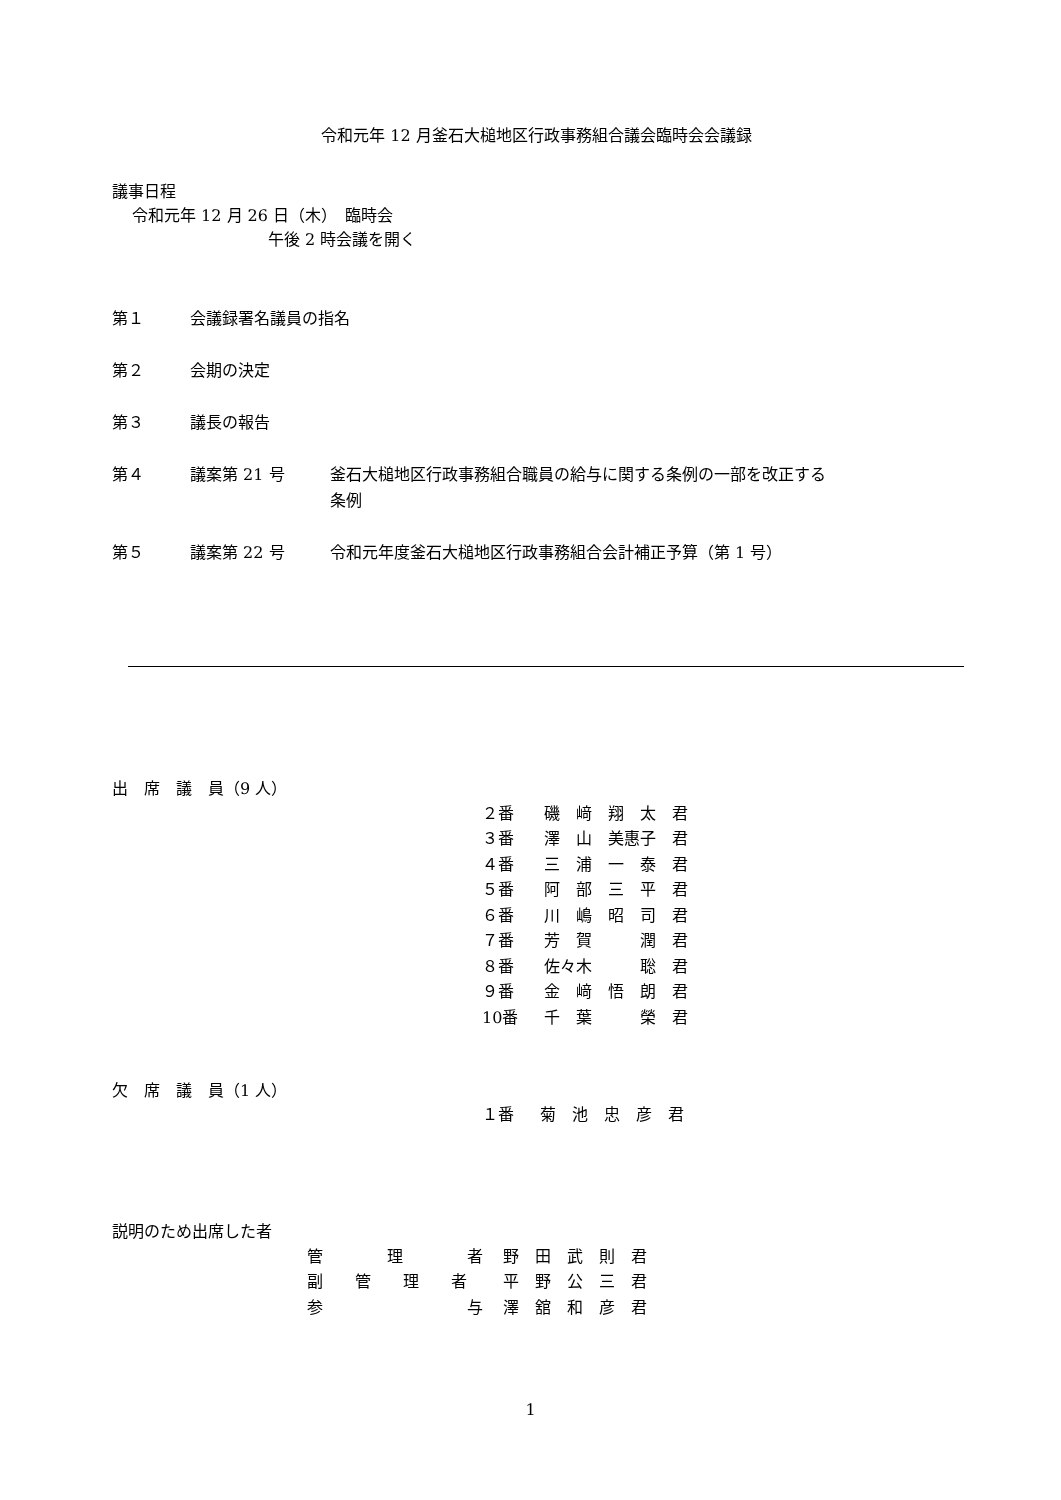令和元年 12 月釜石大槌地区行政事務組合議会臨時会会議録
議事日程
令和元年 12 月 26 日（木）　臨時会
午後 2 時会議を開く
第１ 会議録署名議員の指名
第２ 会期の決定
第３ 議長の報告
第４ 議案第 21 号 釜石大槌地区行政事務組合職員の給与に関する条例の一部を改正する
条例
第５ 議案第 22 号 令和元年度釜石大槌地区行政事務組合会計補正予算（第 1 号）
出　席　議　員（9 人）
| ２番 | 磯 﨑 翔 太 君 |
| ３番 | 澤 山 美惠子 君 |
| ４番 | 三 浦 一 泰 君 |
| ５番 | 阿 部 三 平 君 |
| ６番 | 川 嶋 昭 司 君 |
| ７番 | 芳 賀 潤 君 |
| ８番 | 佐々木 聡 君 |
| ９番 | 金 﨑 悟 朗 君 |
| 10番 | 千 葉 榮 君 |
欠　席　議　員（1 人）
| １番 | 菊 池 忠 彦 君 |
説明のため出席した者
| 管 理 者 | 野 田 武 則 君 |
| 副 管 理 者 | 平 野 公 三 君 |
| 参 与 | 澤 舘 和 彦 君 |
1